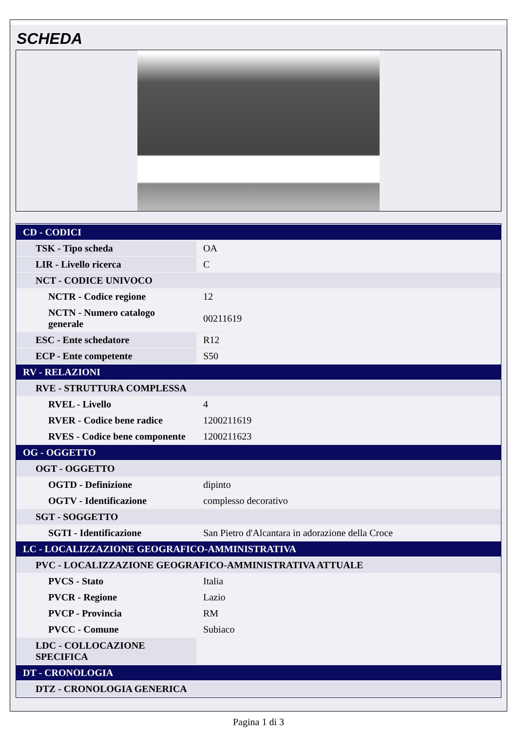SCHEDA
| CD - CODICI | |
| TSK - Tipo scheda | OA |
| LIR - Livello ricerca | C |
| NCT - CODICE UNIVOCO | |
| NCTR - Codice regione | 12 |
| NCTN - Numero catalogo generale | 00211619 |
| ESC - Ente schedatore | R12 |
| ECP - Ente competente | S50 |
| RV - RELAZIONI | |
| RVE - STRUTTURA COMPLESSA | |
| RVEL - Livello | 4 |
| RVER - Codice bene radice | 1200211619 |
| RVES - Codice bene componente | 1200211623 |
| OG - OGGETTO | |
| OGT - OGGETTO | |
| OGTD - Definizione | dipinto |
| OGTV - Identificazione | complesso decorativo |
| SGT - SOGGETTO | |
| SGTI - Identificazione | San Pietro d'Alcantara in adorazione della Croce |
| LC - LOCALIZZAZIONE GEOGRAFICO-AMMINISTRATIVA | |
| PVC - LOCALIZZAZIONE GEOGRAFICO-AMMINISTRATIVA ATTUALE | |
| PVCS - Stato | Italia |
| PVCR - Regione | Lazio |
| PVCP - Provincia | RM |
| PVCC - Comune | Subiaco |
| LDC - COLLOCAZIONE SPECIFICA | |
| DT - CRONOLOGIA | |
| DTZ - CRONOLOGIA GENERICA | |
Pagina 1 di 3